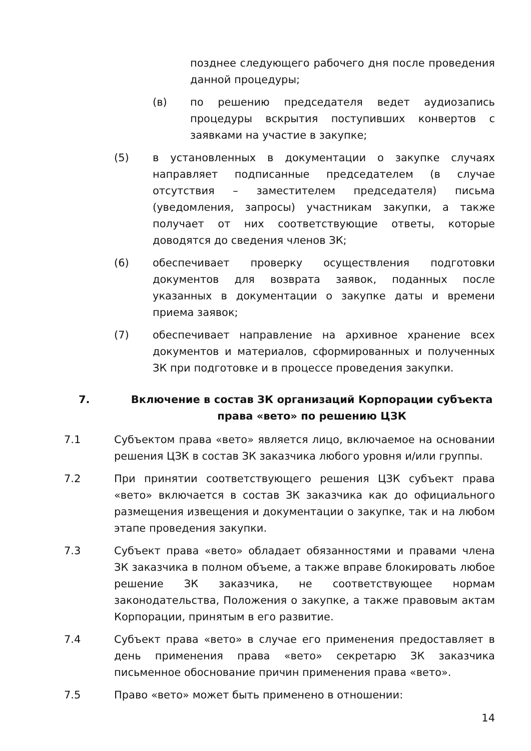позднее следующего рабочего дня после проведения данной процедуры;
(в) по решению председателя ведет аудиозапись процедуры вскрытия поступивших конвертов с заявками на участие в закупке;
(5) в установленных в документации о закупке случаях направляет подписанные председателем (в случае отсутствия – заместителем председателя) письма (уведомления, запросы) участникам закупки, а также получает от них соответствующие ответы, которые доводятся до сведения членов ЗК;
(6) обеспечивает проверку осуществления подготовки документов для возврата заявок, поданных после указанных в документации о закупке даты и времени приема заявок;
(7) обеспечивает направление на архивное хранение всех документов и материалов, сформированных и полученных ЗК при подготовке и в процессе проведения закупки.
7. Включение в состав ЗК организаций Корпорации субъекта права «вето» по решению ЦЗК
7.1 Субъектом права «вето» является лицо, включаемое на основании решения ЦЗК в состав ЗК заказчика любого уровня и/или группы.
7.2 При принятии соответствующего решения ЦЗК субъект права «вето» включается в состав ЗК заказчика как до официального размещения извещения и документации о закупке, так и на любом этапе проведения закупки.
7.3 Субъект права «вето» обладает обязанностями и правами члена ЗК заказчика в полном объеме, а также вправе блокировать любое решение ЗК заказчика, не соответствующее нормам законодательства, Положения о закупке, а также правовым актам Корпорации, принятым в его развитие.
7.4 Субъект права «вето» в случае его применения предоставляет в день применения права «вето» секретарю ЗК заказчика письменное обоснование причин применения права «вето».
7.5 Право «вето» может быть применено в отношении:
14